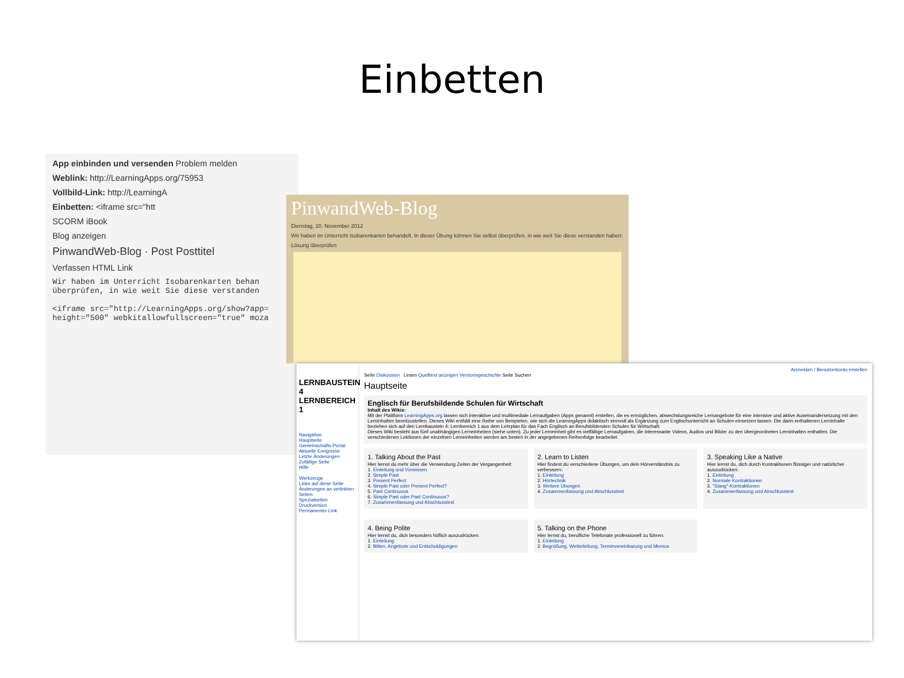Einbetten
App einbinden und versenden Problem melden
Weblink: http://LearningApps.org/75953
Vollbild-Link: http://LearningA
Einbetten: <iframe src="htt
SCORM iBook
Blog anzeigen
PinwandWeb-Blog · Post Posttitel
Verfassen HTML Link
Wir haben im Unterricht Isobarenkarten behan
überprüfen, in wie weit Sie diese verstanden
<iframe src="http://LearningApps.org/show?app=
height="500" webkitallowfullscreen="true" moza
PinwandWeb-Blog
Dienstag, 20. November 2012
Wir haben im Unterricht Isobarenkarten behandelt. In dieser Übung können Sie selbst überprüfen, in wie weit Sie diese verstanden haben:
Lösung überprüfen
LERNBAUSTEIN 4
LERNBEREICH 1
Navigation
Hauptseite
Gemeinschafts-Portal
Aktuelle Ereignisse
Letzte Änderungen
Zufällige Seite
Hilfe
Werkzeuge
Links auf diese Seite
Änderungen an verlinkten Seiten
Spezialseiten
Druckversion
Permanenter Link
Anmelden / Benutzerkonto erstellen
Seite Diskussion Lesen Quelltext anzeigen Versionsgeschichte Seite Suchen
Hauptseite
Englisch für Berufsbildende Schulen für Wirtschaft
Inhalt des Wikis:
Mit der Plattform LearningApps.org lassen sich interaktive und multimediale Lernaufgaben (Apps genannt) erstellen, die es ermöglichen, abwechslungsreiche Lernangebote für eine intensive und aktive Auseinandersetzung mit den Lerninhalten bereitzustellen. Dieses Wiki enthält eine Reihe von Beispielen, wie sich die LearningApps didaktisch sinnvoll als Ergänzung zum Englischunterricht an Schulen einsetzen lassen. Die darin enthaltenen Lerninhalte beziehen sich auf den Lernbaustein 4; Lernbereich 1 aus dem Lehrplan für das Fach Englisch an Berufsbildenden Schulen für Wirtschaft.
Dieses Wiki besteht aus fünf unabhängigen Lerneinheiten (siehe unten). Zu jeder Lerneinheit gibt es vielfältige Lernaufgaben, die interessante Videos, Audios und Bilder zu den übergeordneten Lerninhalten enthalten. Die verschiedenen Lektionen der einzelnen Lerneinheiten werden am besten in der angegebenen Reihenfolge bearbeitet.
1. Talking About the Past
Hier lernst du mehr über die Verwendung Zeiten der Vergangenheit:
1. Einleitung und Vorwissen
2. Simple Past
3. Present Perfect
4. Simple Past oder Present Perfect?
5. Past Continuous
6. Simple Past oder Past Continuous?
7. Zusammenfassung und Abschlusstest
2. Learn to Listen
Hier findest du verschiedene Übungen, um dein Hörverständnis zu verbessern:
1. Einleitung
2. Hörtechnik
3. Weitere Übungen
4. Zusammenfassung und Abschlusstest
3. Speaking Like a Native
Hier lernst du, dich durch Kontraktionen flüssiger und natürlicher auszudrücken:
1. Einleitung
2. Normale Kontraktionen
3. "Slang"-Kontraktionen
4. Zusammenfassung und Abschlusstest
4. Being Polite
Hier lernst du, dich besonders höflich auszudrücken:
1. Einleitung
2. Bitten, Angebote und Entschuldigungen
5. Talking on the Phone
Hier lernst du, berufliche Telefonate professionell zu führen:
1. Einleitung
2. Begrüßung, Weiterleitung, Terminvereinbarung und Memos